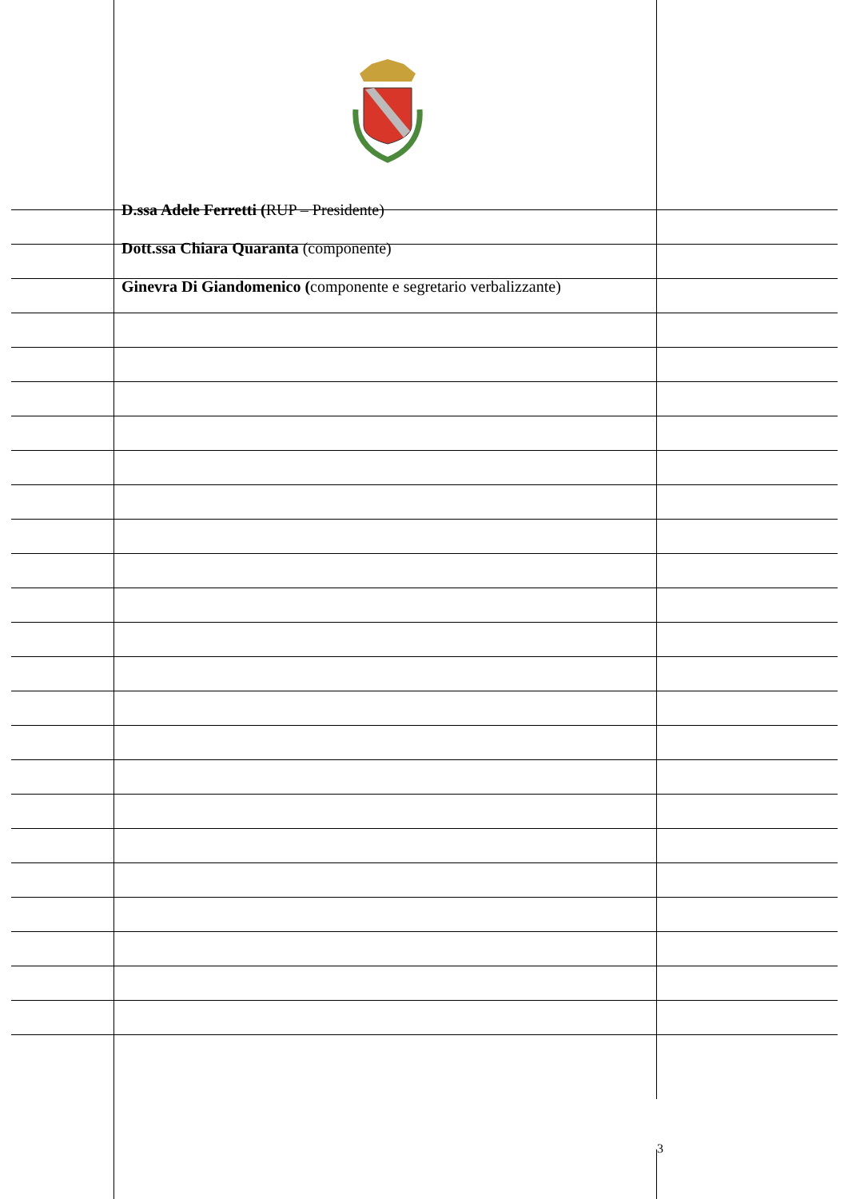D.ssa Adele Ferretti (RUP – Presidente)
Dott.ssa Chiara Quaranta (componente)
Ginevra Di Giandomenico (componente e segretario verbalizzante)
3